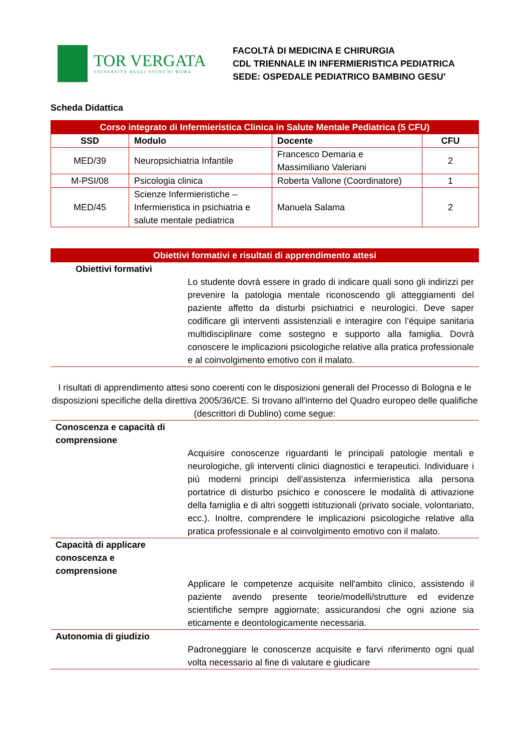TOR VERGATA
UNIVERSITÀ DEGLI STUDI DI ROMA
FACOLTÀ DI MEDICINA E CHIRURGIA
CDL TRIENNALE IN INFERMIERISTICA PEDIATRICA
SEDE: OSPEDALE PEDIATRICO BAMBINO GESU’
Scheda Didattica
| Corso integrato di Infermieristica Clinica in Salute Mentale Pediatrica (5 CFU) | | | |
| --- | --- | --- | --- |
| SSD | Modulo | Docente | CFU |
| MED/39 | Neuropsichiatria Infantile | Francesco Demaria e Massimiliano Valeriani | 2 |
| M-PSI/08 | Psicologia clinica | Roberta Vallone (Coordinatore) | 1 |
| MED/45 | Scienze Infermieristiche – Infermieristica in psichiatria e salute mentale pediatrica | Manuela Salama | 2 |
Obiettivi formativi e risultati di apprendimento attesi
Obiettivi formativi
Lo studente dovrà essere in grado di indicare quali sono gli indirizzi per prevenire la patologia mentale riconoscendo gli atteggiamenti del paziente affetto da disturbi psichiatrici e neurologici. Deve saper codificare gli interventi assistenziali e interagire con l’équipe sanitaria multidisciplinare come sostegno e supporto alla famiglia. Dovrà conoscere le implicazioni psicologiche relative alla pratica professionale e al coinvolgimento emotivo con il malato.
I risultati di apprendimento attesi sono coerenti con le disposizioni generali del Processo di Bologna e le disposizioni specifiche della direttiva 2005/36/CE. Si trovano all'interno del Quadro europeo delle qualifiche (descrittori di Dublino) come segue:
Conoscenza e capacità di comprensione
Acquisire conoscenze riguardanti le principali patologie mentali e neurologiche, gli interventi clinici diagnostici e terapeutici. Individuare i più moderni principi dell’assistenza infermieristica alla persona portatrice di disturbo psichico e conoscere le modalità di attivazione della famiglia e di altri soggetti istituzionali (privato sociale, volontariato, ecc.). Inoltre, comprendere le implicazioni psicologiche relative alla pratica professionale e al coinvolgimento emotivo con il malato.
Capacità di applicare conoscenza e comprensione
Applicare le competenze acquisite nell'ambito clinico, assistendo il paziente avendo presente teorie/modelli/strutture ed evidenze scientifiche sempre aggiornate; assicurandosi che ogni azione sia eticamente e deontologicamente necessaria.
Autonomia di giudizio
Padroneggiare le conoscenze acquisite e farvi riferimento ogni qual volta necessario al fine di valutare e giudicare